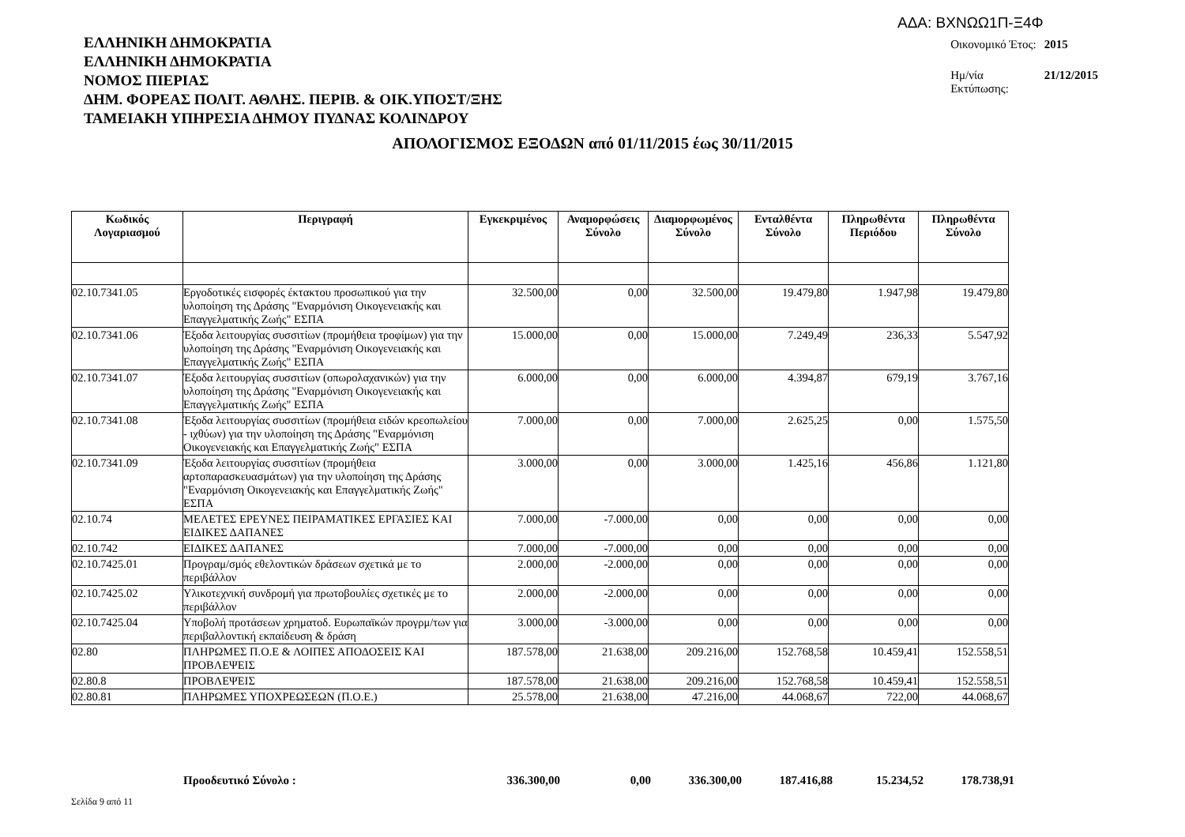ΑΔΑ: ΒΧΝΩΩ1Π-Ξ4Φ
ΕΛΛΗΝΙΚΗ ΔΗΜΟΚΡΑΤΙΑ
ΕΛΛΗΝΙΚΗ ΔΗΜΟΚΡΑΤΙΑ
ΝΟΜΟΣ ΠΙΕΡΙΑΣ
ΔΗΜ. ΦΟΡΕΑΣ ΠΟΛΙΤ. ΑΘΛΗΣ. ΠΕΡΙΒ. & ΟΙΚ.ΥΠΟΣΤ/ΞΗΣ
ΤΑΜΕΙΑΚΗ ΥΠΗΡΕΣΙΑ ΔΗΜΟΥ ΠΥΔΝΑΣ ΚΟΛΙΝΔΡΟΥ
| Οικονομικό Έτος: | 2015 |
| Ημ/νία Εκτύπωσης: | 21/12/2015 |
ΑΠΟΛΟΓΙΣΜΟΣ ΕΞΟΔΩΝ από 01/11/2015 έως 30/11/2015
| Κωδικός Λογαριασμού | Περιγραφή | Εγκεκριμένος | Αναμορφώσεις Σύνολο | Διαμορφωμένος Σύνολο | Ενταλθέντα Σύνολο | Πληρωθέντα Περιόδου | Πληρωθέντα Σύνολο |
| --- | --- | --- | --- | --- | --- | --- | --- |
| 02.10.7341.05 | Εργοδοτικές εισφορές έκτακτου προσωπικού για την υλοποίηση της Δράσης "Εναρμόνιση Οικογενειακής και Επαγγελματικής Ζωής" ΕΣΠΑ | 32.500,00 | 0,00 | 32.500,00 | 19.479,80 | 1.947,98 | 19.479,80 |
| 02.10.7341.06 | Έξοδα λειτουργίας συσσιτίων (προμήθεια τροφίμων) για την υλοποίηση της Δράσης "Εναρμόνιση Οικογενειακής και Επαγγελματικής Ζωής" ΕΣΠΑ | 15.000,00 | 0,00 | 15.000,00 | 7.249,49 | 236,33 | 5.547,92 |
| 02.10.7341.07 | Έξοδα λειτουργίας συσσιτίων (οπωρολαχανικών) για την υλοποίηση της Δράσης "Εναρμόνιση Οικογενειακής και Επαγγελματικής Ζωής" ΕΣΠΑ | 6.000,00 | 0,00 | 6.000,00 | 4.394,87 | 679,19 | 3.767,16 |
| 02.10.7341.08 | Έξοδα λειτουργίας συσσιτίων (προμήθεια ειδών κρεοπωλείου - ιχθύων) για την υλοποίηση της Δράσης "Εναρμόνιση Οικογενειακής και Επαγγελματικής Ζωής" ΕΣΠΑ | 7.000,00 | 0,00 | 7.000,00 | 2.625,25 | 0,00 | 1.575,50 |
| 02.10.7341.09 | Έξοδα λειτουργίας συσσιτίων (προμήθεια αρτοπαρασκευασμάτων) για την υλοποίηση της Δράσης "Εναρμόνιση Οικογενειακής και Επαγγελματικής Ζωής" ΕΣΠΑ | 3.000,00 | 0,00 | 3.000,00 | 1.425,16 | 456,86 | 1.121,80 |
| 02.10.74 | ΜΕΛΕΤΕΣ ΕΡΕΥΝΕΣ ΠΕΙΡΑΜΑΤΙΚΕΣ ΕΡΓΑΣΙΕΣ ΚΑΙ ΕΙΔΙΚΕΣ ΔΑΠΑΝΕΣ | 7.000,00 | -7.000,00 | 0,00 | 0,00 | 0,00 | 0,00 |
| 02.10.742 | ΕΙΔΙΚΕΣ ΔΑΠΑΝΕΣ | 7.000,00 | -7.000,00 | 0,00 | 0,00 | 0,00 | 0,00 |
| 02.10.7425.01 | Προγραμ/σμός εθελοντικών δράσεων σχετικά με το περιβάλλον | 2.000,00 | -2.000,00 | 0,00 | 0,00 | 0,00 | 0,00 |
| 02.10.7425.02 | Υλικοτεχνική συνδρομή για πρωτοβουλίες σχετικές με το περιβάλλον | 2.000,00 | -2.000,00 | 0,00 | 0,00 | 0,00 | 0,00 |
| 02.10.7425.04 | Υποβολή προτάσεων χρηματοδ. Ευρωπαϊκών προγρμ/των για περιβαλλοντική εκπαίδευση & δράση | 3.000,00 | -3.000,00 | 0,00 | 0,00 | 0,00 | 0,00 |
| 02.80 | ΠΛΗΡΩΜΕΣ Π.Ο.Ε & ΛΟΙΠΕΣ ΑΠΟΔΟΣΕΙΣ ΚΑΙ ΠΡΟΒΛΕΨΕΙΣ | 187.578,00 | 21.638,00 | 209.216,00 | 152.768,58 | 10.459,41 | 152.558,51 |
| 02.80.8 | ΠΡΟΒΛΕΨΕΙΣ | 187.578,00 | 21.638,00 | 209.216,00 | 152.768,58 | 10.459,41 | 152.558,51 |
| 02.80.81 | ΠΛΗΡΩΜΕΣ ΥΠΟΧΡΕΩΣΕΩΝ (Π.Ο.Ε.) | 25.578,00 | 21.638,00 | 47.216,00 | 44.068,67 | 722,00 | 44.068,67 |
| | Προοδευτικό Σύνολο : | 336.300,00 | 0,00 | 336.300,00 | 187.416,88 | 15.234,52 | 178.738,91 |
Σελίδα 9 από 11